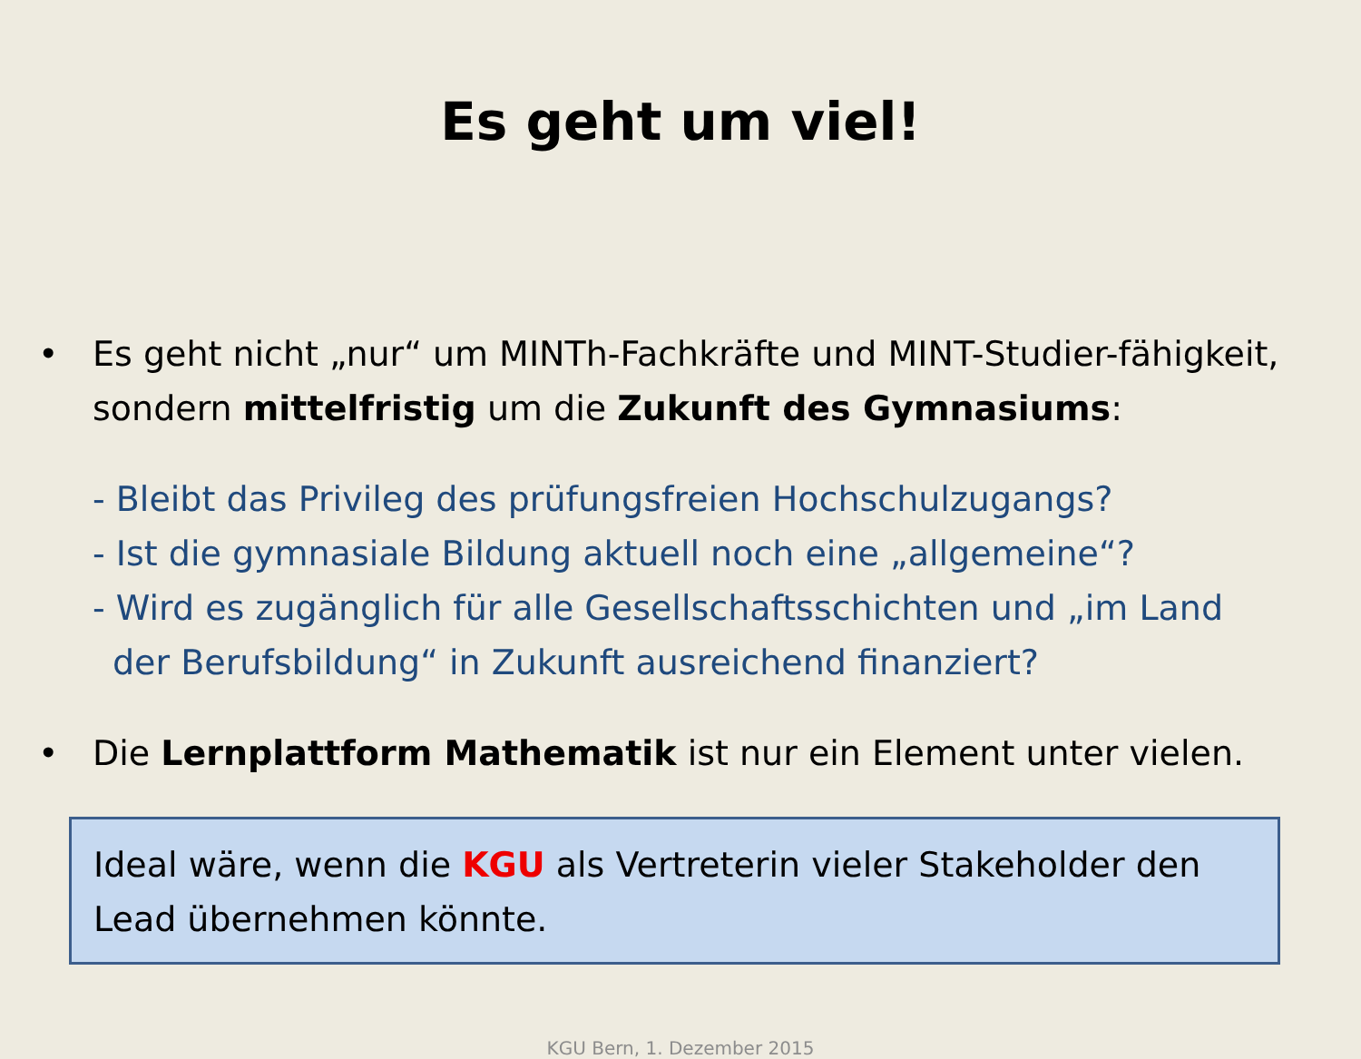Es geht um viel!
• Es geht nicht „nur“ um MINTh-Fachkräfte und MINT-Studier-fähigkeit, sondern mittelfristig um die Zukunft des Gymnasiums:
- Bleibt das Privileg des prüfungsfreien Hochschulzugangs?
- Ist die gymnasiale Bildung aktuell noch eine „allgemeine“?
- Wird es zugänglich für alle Gesellschaftsschichten und „im Land
der Berufsbildung“ in Zukunft ausreichend finanziert?
• Die Lernplattform Mathematik ist nur ein Element unter vielen.
Ideal wäre, wenn die KGU als Vertreterin vieler Stakeholder den Lead übernehmen könnte.
KGU Bern, 1. Dezember 2015